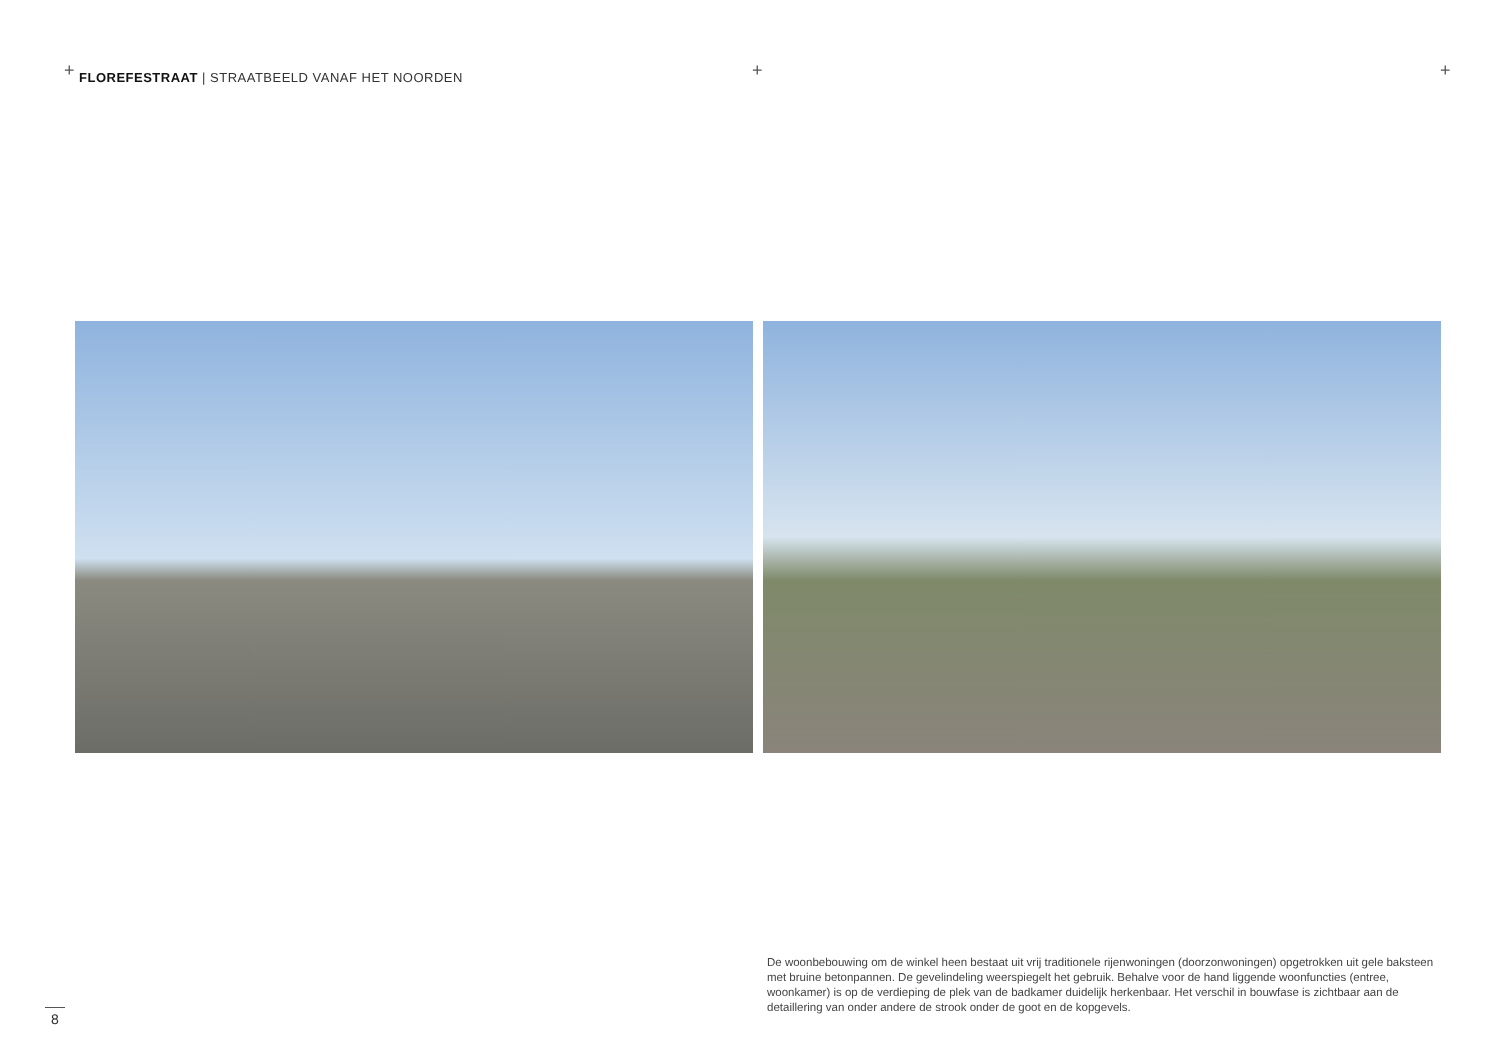+ + +
FLOREFESTRAAT | STRAATBEELD VANAF HET NOORDEN
De woonbebouwing om de winkel heen bestaat uit vrij traditionele rijenwoningen (doorzonwoningen) opgetrokken uit gele baksteen met bruine betonpannen. De gevelindeling weerspiegelt het gebruik. Behalve voor de hand liggende woonfuncties (entree, woonkamer) is op de verdieping de plek van de badkamer duidelijk herkenbaar. Het verschil in bouwfase is zichtbaar aan de detaillering van onder andere de strook onder de goot en de kopgevels.
8